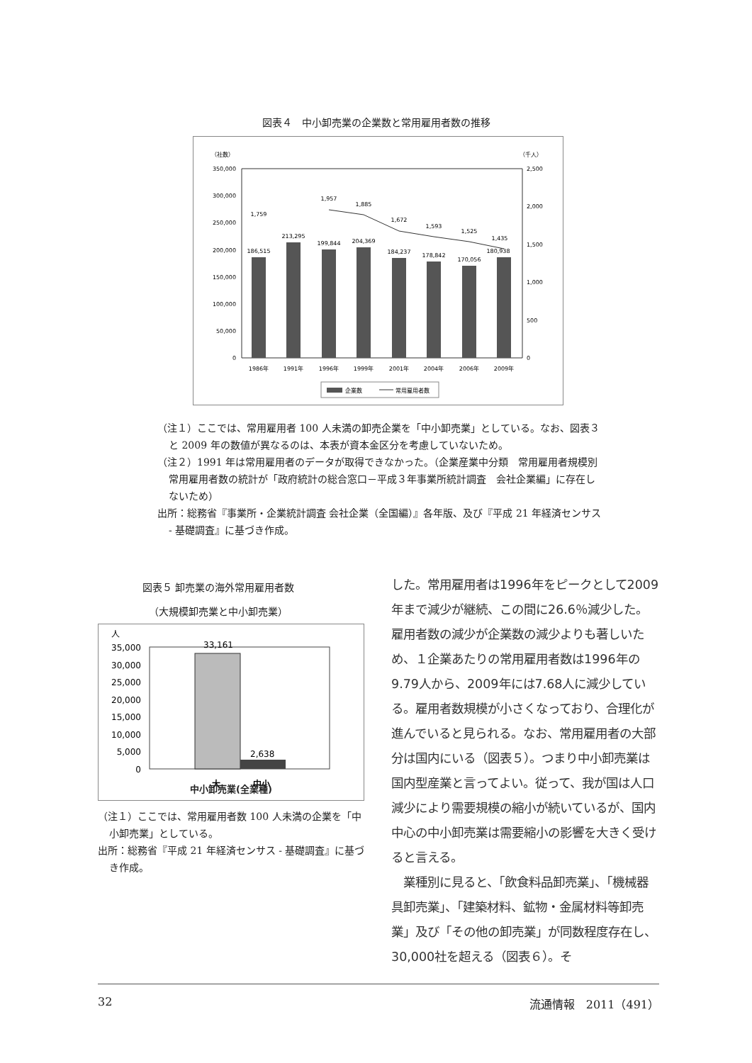図表４　中小卸売業の企業数と常用雇用者数の推移
（社数）
（千人）
350,000
300,000
250,000
200,000
150,000
100,000
50,000
0
2,500
2,000
1,500
1,000
500
0
186,515
213,295
199,844
204,369
184,237
178,842
170,056
180,938
1,759
1,957
1,885
1,672
1,593
1,525
1,435
1986年
1991年
1996年
1999年
2001年
2004年
2006年
2009年
企業数
常用雇用者数
（注１）ここでは、常用雇用者 100 人未満の卸売企業を「中小卸売業」としている。なお、図表３と 2009 年の数値が異なるのは、本表が資本金区分を考慮していないため。
（注２）1991 年は常用雇用者のデータが取得できなかった。（企業産業中分類　常用雇用者規模別　常用雇用者数の統計が「政府統計の総合窓口－平成３年事業所統計調査　会社企業編」に存在しないため）
出所：総務省『事業所・企業統計調査 会社企業（全国編）』各年版、及び『平成 21 年経済センサス - 基礎調査』に基づき作成。
図表５ 卸売業の海外常用雇用者数
（大規模卸売業と中小卸売業）
人
35,000
30,000
25,000
20,000
15,000
10,000
5,000
0
33,161
2,638
大
中小
中小卸売業(全業種)
（注１）ここでは、常用雇用者数 100 人未満の企業を「中小卸売業」としている。
出所：総務省『平成 21 年経済センサス - 基礎調査』に基づき作成。
した。常用雇用者は1996年をピークとして2009年まで減少が継続、この間に26.6％減少した。雇用者数の減少が企業数の減少よりも著しいため、１企業あたりの常用雇用者数は1996年の9.79人から、2009年には7.68人に減少している。雇用者数規模が小さくなっており、合理化が進んでいると見られる。なお、常用雇用者の大部分は国内にいる（図表５）。つまり中小卸売業は国内型産業と言ってよい。従って、我が国は人口減少により需要規模の縮小が続いているが、国内中心の中小卸売業は需要縮小の影響を大きく受けると言える。
　業種別に見ると、「飲食料品卸売業」、「機械器具卸売業」、「建築材料、鉱物・金属材料等卸売業」及び「その他の卸売業」が同数程度存在し、30,000社を超える（図表６）。そ
32 流通情報　2011（491）